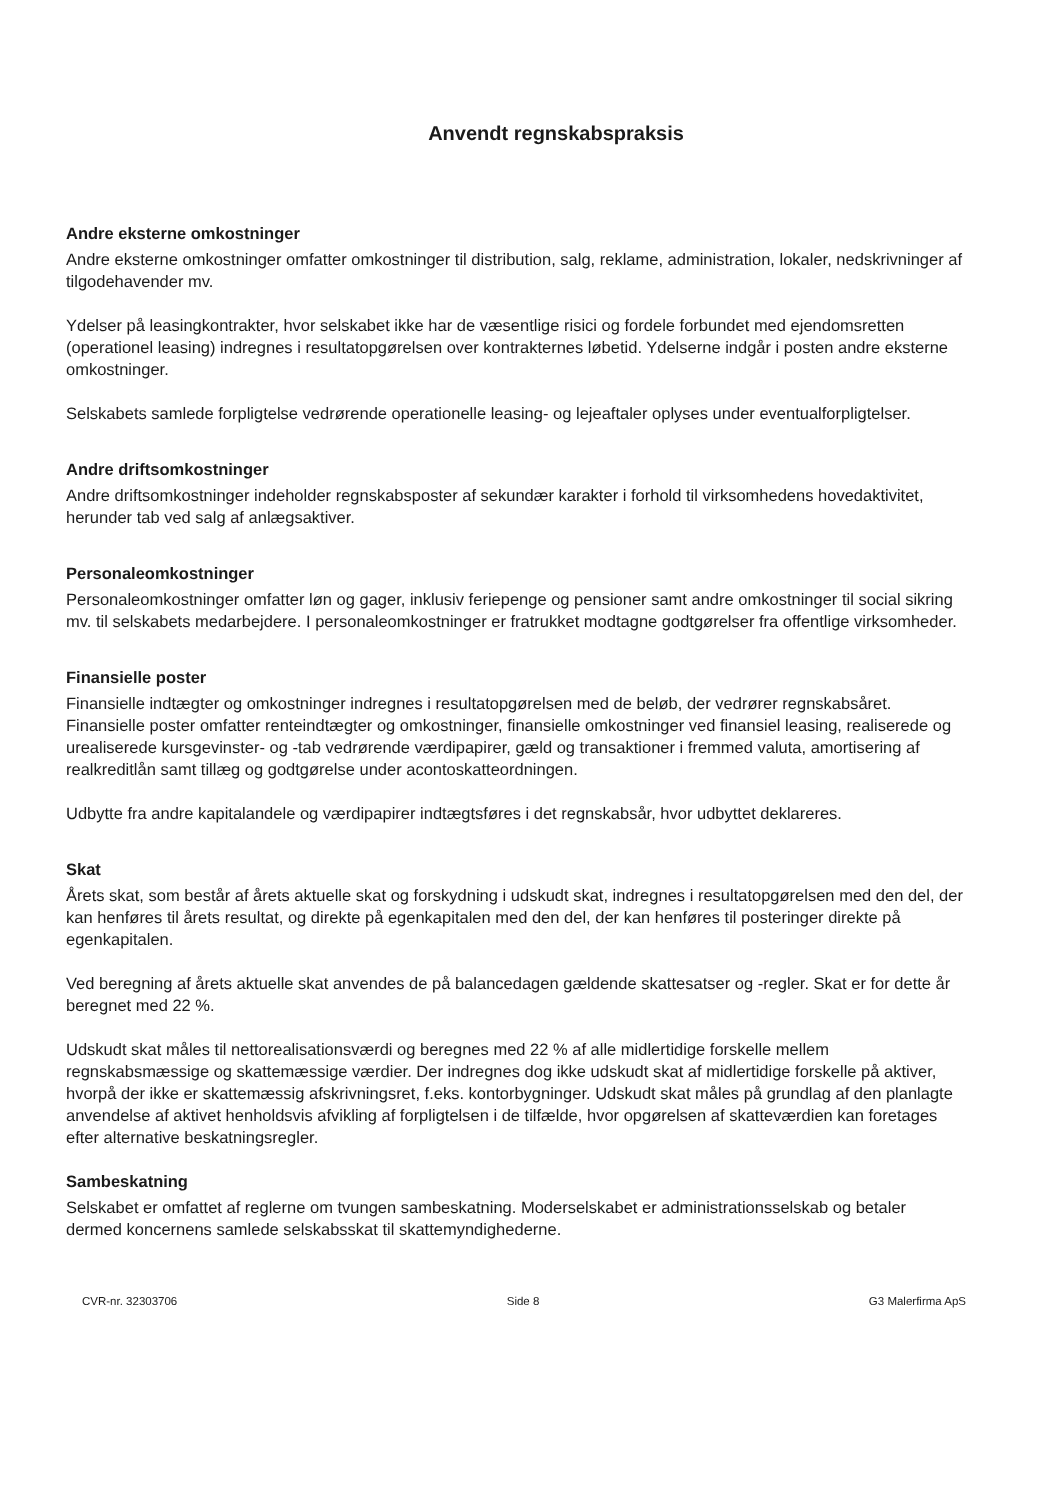Anvendt regnskabspraksis
Andre eksterne omkostninger
Andre eksterne omkostninger omfatter omkostninger til distribution, salg, reklame, administration, lokaler, nedskrivninger af tilgodehavender mv.
Ydelser på leasingkontrakter, hvor selskabet ikke har de væsentlige risici og fordele forbundet med ejendomsretten (operationel leasing) indregnes i resultatopgørelsen over kontrakternes løbetid. Ydelserne indgår i posten andre eksterne omkostninger.
Selskabets samlede forpligtelse vedrørende operationelle leasing- og lejeaftaler oplyses under eventualforpligtelser.
Andre driftsomkostninger
Andre driftsomkostninger indeholder regnskabsposter af sekundær karakter i forhold til virksomhedens hovedaktivitet, herunder tab ved salg af anlægsaktiver.
Personaleomkostninger
Personaleomkostninger omfatter løn og gager, inklusiv feriepenge og pensioner samt andre omkostninger til social sikring mv. til selskabets medarbejdere. I personaleomkostninger er fratrukket modtagne godtgørelser fra offentlige virksomheder.
Finansielle poster
Finansielle indtægter og omkostninger indregnes i resultatopgørelsen med de beløb, der vedrører regnskabsåret. Finansielle poster omfatter renteindtægter og omkostninger, finansielle omkostninger ved finansiel leasing, realiserede og urealiserede kursgevinster- og -tab vedrørende værdipapirer, gæld og transaktioner i fremmed valuta, amortisering af realkreditlån samt tillæg og godtgørelse under acontoskatteordningen.
Udbytte fra andre kapitalandele og værdipapirer indtægtsføres i det regnskabsår, hvor udbyttet deklareres.
Skat
Årets skat, som består af årets aktuelle skat og forskydning i udskudt skat, indregnes i resultatopgørelsen med den del, der kan henføres til årets resultat, og direkte på egenkapitalen med den del, der kan henføres til posteringer direkte på egenkapitalen.
Ved beregning af årets aktuelle skat anvendes de på balancedagen gældende skattesatser og -regler. Skat er for dette år beregnet med 22 %.
Udskudt skat måles til nettorealisationsværdi og beregnes med 22 % af alle midlertidige forskelle mellem regnskabsmæssige og skattemæssige værdier. Der indregnes dog ikke udskudt skat af midlertidige forskelle på aktiver, hvorpå der ikke er skattemæssig afskrivningsret, f.eks. kontorbygninger. Udskudt skat måles på grundlag af den planlagte anvendelse af aktivet henholdsvis afvikling af forpligtelsen i de tilfælde, hvor opgørelsen af skatteværdien kan foretages efter alternative beskatningsregler.
Sambeskatning
Selskabet er omfattet af reglerne om tvungen sambeskatning. Moderselskabet er administrationsselskab og betaler dermed koncernens samlede selskabsskat til skattemyndighederne.
CVR-nr. 32303706 Side 8 G3 Malerfirma ApS